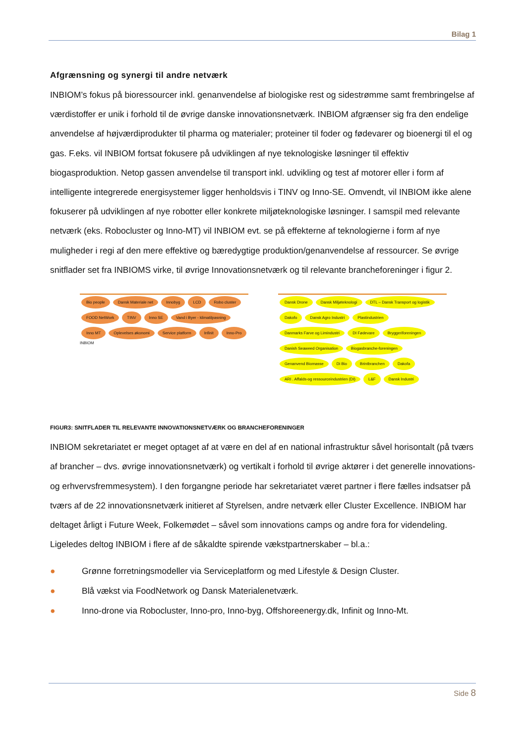Bilag 1
Afgrænsning og synergi til andre netværk
INBIOM’s fokus på bioressourcer inkl. genanvendelse af biologiske rest og sidestrømme samt frembringelse af værdistoffer er unik i forhold til de øvrige danske innovationsnetværk. INBIOM afgrænser sig fra den endelige anvendelse af højværdiprodukter til pharma og materialer; proteiner til foder og fødevarer og bioenergi til el og gas. F.eks. vil INBIOM fortsat fokusere på udviklingen af nye teknologiske løsninger til effektiv biogasproduktion. Netop gassen anvendelse til transport inkl. udvikling og test af motorer eller i form af intelligente integrerede energisystemer ligger henholdsvis i TINV og Inno-SE. Omvendt, vil INBIOM ikke alene fokuserer på udviklingen af nye robotter eller konkrete miljøteknologiske løsninger. I samspil med relevante netværk (eks. Robocluster og Inno-MT) vil INBIOM evt. se på effekterne af teknologierne i form af nye muligheder i regi af den mere effektive og bæredygtige produktion/genanvendelse af ressourcer. Se øvrige snitflader set fra INBIOMS virke, til øvrige Innovationsnetværk og til relevante brancheforeninger i figur 2.
Bio people Dansk Materiale net Innobyg LCD Robo cluster FOOD NetWork TINV Inno SE Vand i Byer - klimatilpasning Inno MT Oplevelses økonomi Service platform Infinit Inno-Pro INBIOM
Dansk Drone Dansk Miljøteknologi DTL – Dansk Transport og logistik Dakofo Dansk Agro Industri Plastindustrien Danmarks Farve og Limindustri DI Fødevare Bryggeriforeningen Danish Seaweed Organisation Biogasbranche-foreningen Genanvend Biomasse Di Bio Brintbranchen Dakofa ARI . Affalds-og ressourceindustrien (DI) L&F Dansk Industri
FIGUR3: SNITFLADER TIL RELEVANTE INNOVATIONSNETVÆRK OG BRANCHEFORENINGER
INBIOM sekretariatet er meget optaget af at være en del af en national infrastruktur såvel horisontalt (på tværs af brancher – dvs. øvrige innovationsnetværk) og vertikalt i forhold til øvrige aktører i det generelle innovations- og erhvervsfremmesystem). I den forgangne periode har sekretariatet været partner i flere fælles indsatser på tværs af de 22 innovationsnetværk initieret af Styrelsen, andre netværk eller Cluster Excellence. INBIOM har deltaget årligt i Future Week, Folkemødet – såvel som innovations camps og andre fora for videndeling. Ligeledes deltog INBIOM i flere af de såkaldte spirende vækstpartnerskaber – bl.a.:
● Grønne forretningsmodeller via Serviceplatform og med Lifestyle & Design Cluster.
● Blå vækst via FoodNetwork og Dansk Materialenetværk.
● Inno-drone via Robocluster, Inno-pro, Inno-byg, Offshoreenergy.dk, Infinit og Inno-Mt.
Side 8